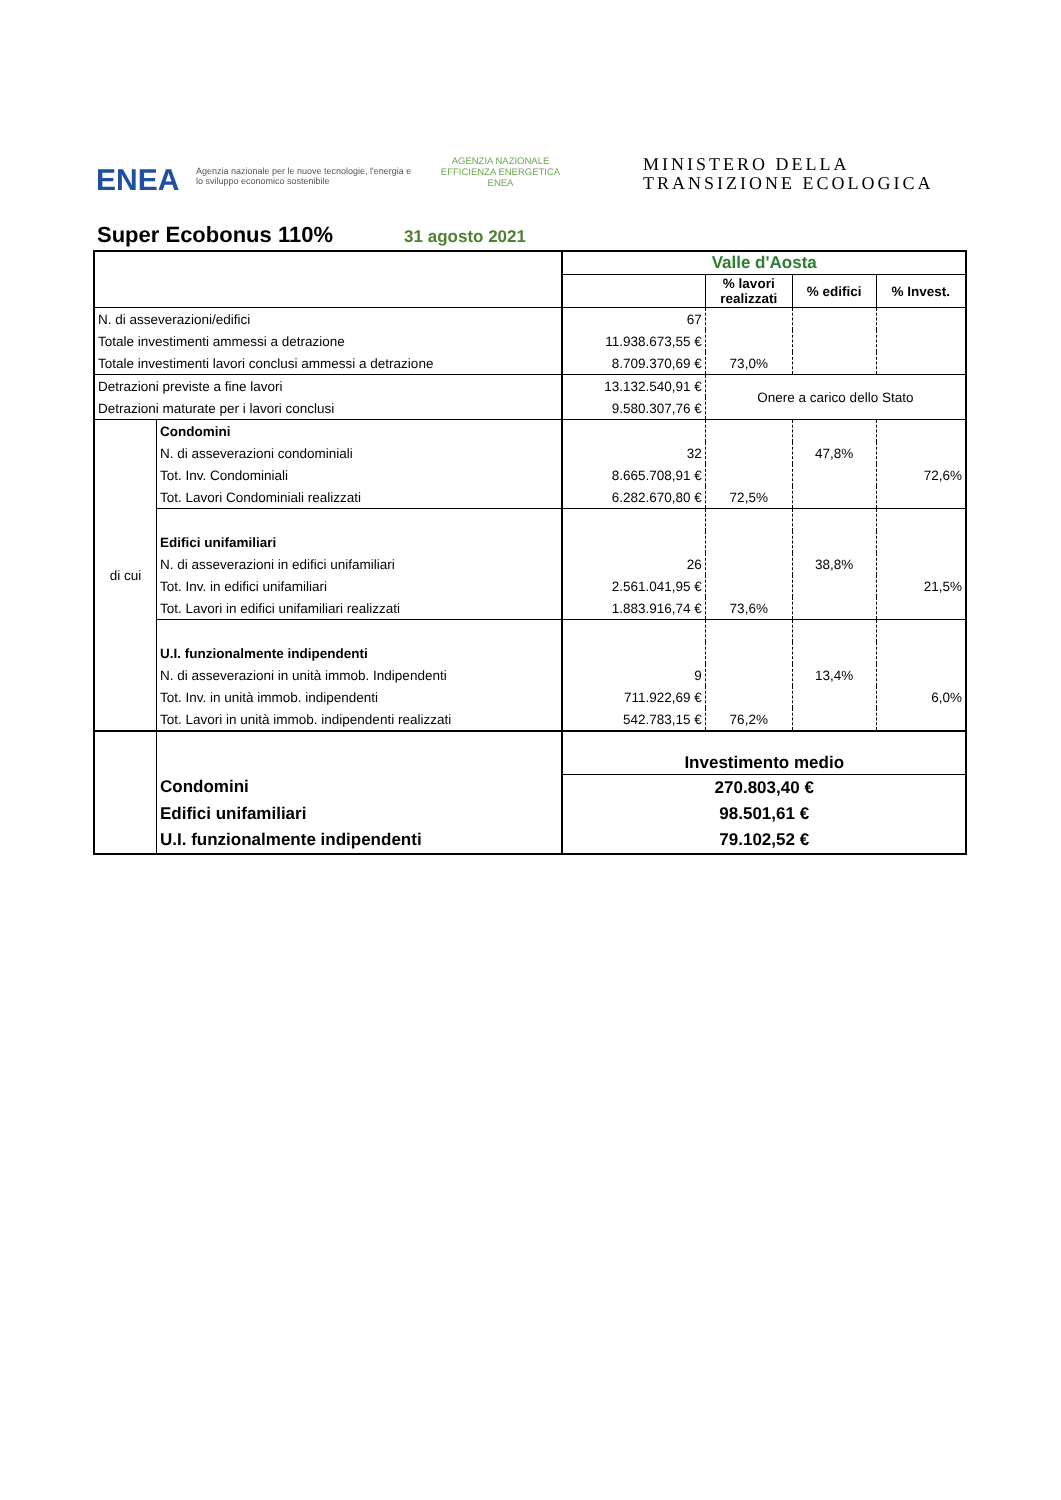ENEA
Agenzia nazionale per le nuove tecnologie, l'energia e lo sviluppo economico sostenibile
AGENZIA NAZIONALE
EFFICIENZA ENERGETICA
ENEA
MINISTERO DELLA
TRANSIZIONE ECOLOGICA
Super Ecobonus 110% 31 agosto 2021
| | | Valle d'Aosta | | | |
| | | | % lavori realizzati | % edifici | % Invest. |
| N. di asseverazioni/edifici | | 67 | | | |
| Totale investimenti ammessi a detrazione | | 11.938.673,55 € | | | |
| Totale investimenti lavori conclusi ammessi a detrazione | | 8.709.370,69 € | 73,0% | | |
| Detrazioni previste a fine lavori | | 13.132.540,91 € | Onere a carico dello Stato | | |
| Detrazioni maturate per i lavori conclusi | | 9.580.307,76 € | | | |
| di cui | Condomini | | | | |
| | N. di asseverazioni condominiali | 32 | | 47,8% | |
| | Tot. Inv. Condominiali | 8.665.708,91 € | | | 72,6% |
| | Tot. Lavori Condominiali realizzati | 6.282.670,80 € | 72,5% | | |
| | Edifici unifamiliari | | | | |
| | N. di asseverazioni in edifici unifamiliari | 26 | | 38,8% | |
| | Tot. Inv. in edifici unifamiliari | 2.561.041,95 € | | | 21,5% |
| | Tot. Lavori in edifici unifamiliari realizzati | 1.883.916,74 € | 73,6% | | |
| | U.I. funzionalmente indipendenti | | | | |
| | N. di asseverazioni in unità immob. Indipendenti | 9 | | 13,4% | |
| | Tot. Inv. in unità immob. indipendenti | 711.922,69 € | | | 6,0% |
| | Tot. Lavori in unità immob. indipendenti realizzati | 542.783,15 € | 76,2% | | |
| | | Investimento medio | | | |
| | Condomini | 270.803,40 € | | | |
| | Edifici unifamiliari | 98.501,61 € | | | |
| | U.I. funzionalmente indipendenti | 79.102,52 € | | | |